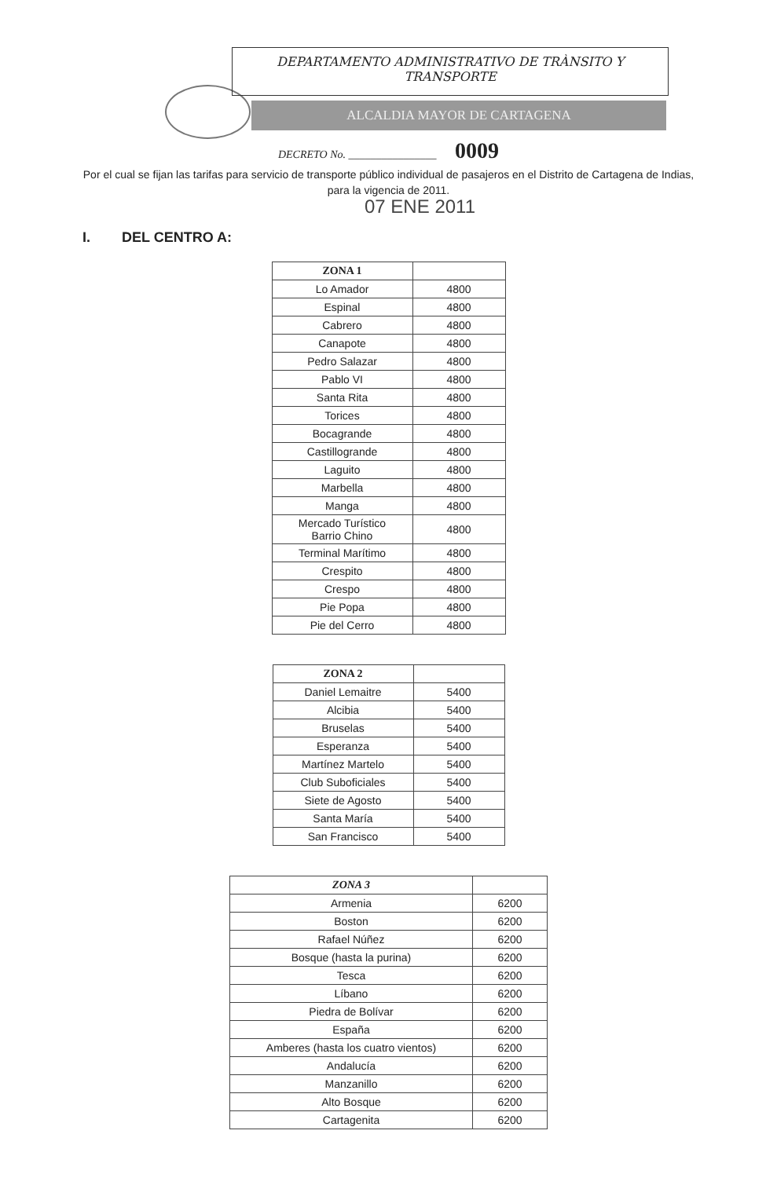DEPARTAMENTO ADMINISTRATIVO DE TRÀNSITO Y
TRANSPORTE
ALCALDIA MAYOR DE CARTAGENA
DECRETO No. ________________ 0009
Por el cual se fijan las tarifas para servicio de transporte público individual de pasajeros en el Distrito de Cartagena de Indias, para la vigencia de 2011.
07 ENE 2011
I. DEL CENTRO A:
| ZONA 1 | |
| --- | --- |
| Lo Amador | 4800 |
| Espinal | 4800 |
| Cabrero | 4800 |
| Canapote | 4800 |
| Pedro Salazar | 4800 |
| Pablo VI | 4800 |
| Santa Rita | 4800 |
| Torices | 4800 |
| Bocagrande | 4800 |
| Castillogrande | 4800 |
| Laguito | 4800 |
| Marbella | 4800 |
| Manga | 4800 |
| Mercado Turístico Barrio Chino | 4800 |
| Terminal Marítimo | 4800 |
| Crespito | 4800 |
| Crespo | 4800 |
| Pie Popa | 4800 |
| Pie del Cerro | 4800 |
| ZONA 2 | |
| --- | --- |
| Daniel Lemaitre | 5400 |
| Alcibia | 5400 |
| Bruselas | 5400 |
| Esperanza | 5400 |
| Martínez Martelo | 5400 |
| Club Suboficiales | 5400 |
| Siete de Agosto | 5400 |
| Santa María | 5400 |
| San Francisco | 5400 |
| ZONA 3 | |
| --- | --- |
| Armenia | 6200 |
| Boston | 6200 |
| Rafael Núñez | 6200 |
| Bosque (hasta la purina) | 6200 |
| Tesca | 6200 |
| Líbano | 6200 |
| Piedra de Bolívar | 6200 |
| España | 6200 |
| Amberes (hasta los cuatro vientos) | 6200 |
| Andalucía | 6200 |
| Manzanillo | 6200 |
| Alto Bosque | 6200 |
| Cartagenita | 6200 |